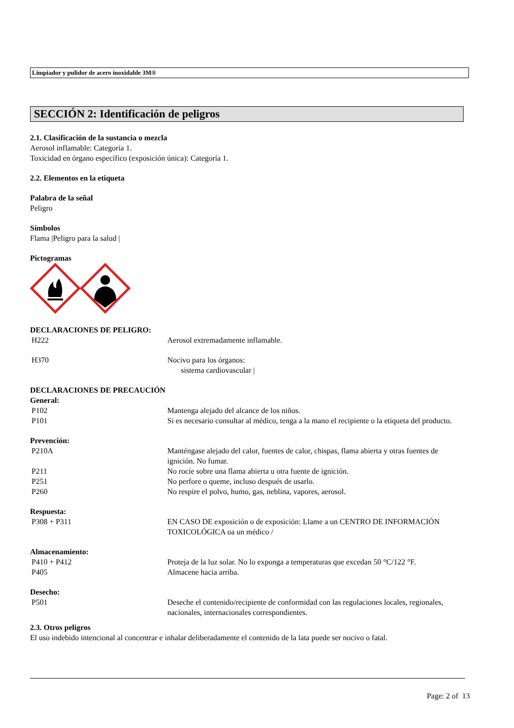Limpiador y pulidor de acero inoxidable 3M®
SECCIÓN 2: Identificación de peligros
2.1. Clasificación de la sustancia o mezcla
Aerosol inflamable: Categoría 1.
Toxicidad en órgano específico (exposición única): Categoría 1.
2.2. Elementos en la etiqueta
Palabra de la señal
Peligro
Símbolos
Flama |Peligro para la salud |
Pictogramas
DECLARACIONES DE PELIGRO:
H222 Aerosol extremadamente inflamable.
H370 Nocivo para los órganos:
sistema cardiovascular |
DECLARACIONES DE PRECAUCIÓN
General:
P102 Mantenga alejado del alcance de los niños.
P101 Si es necesario consultar al médico, tenga a la mano el recipiente o la etiqueta del producto.
Prevención:
P210A Manténgase alejado del calor, fuentes de calor, chispas, flama abierta y otras fuentes de ignición. No fumar.
P211 No rocíe sobre una flama abierta u otra fuente de ignición.
P251 No perfore o queme, incluso después de usarlo.
P260 No respire el polvo, humo, gas, neblina, vapores, aerosol.
Respuesta:
P308 + P311 EN CASO DE exposición o de exposición: Llame a un CENTRO DE INFORMACIÓN TOXICOLÓGICA oa un médico /
Almacenamiento:
P410 + P412 Proteja de la luz solar. No lo exponga a temperaturas que excedan 50 °C/122 °F.
P405 Almacene hacia arriba.
Desecho:
P501 Deseche el contenido/recipiente de conformidad con las regulaciones locales, regionales, nacionales, internacionales correspondientes.
2.3. Otros peligros
El uso indebido intencional al concentrar e inhalar deliberadamente el contenido de la lata puede ser nocivo o fatal.
Page: 2 of 13